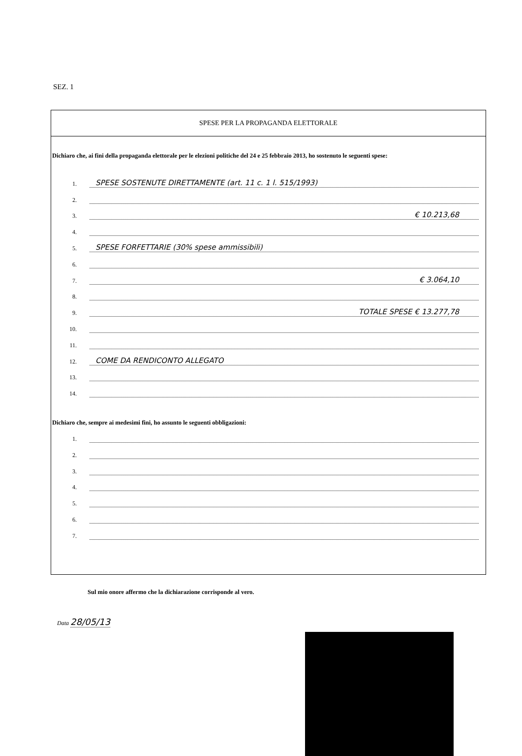SEZ. 1
SPESE PER LA PROPAGANDA ELETTORALE
Dichiaro che, ai fini della propaganda elettorale per le elezioni politiche del 24 e 25 febbraio 2013, ho sostenuto le seguenti spese:
1. SPESE SOSTENUTE DIRETTAMENTE (art. 11 c. 1 l. 515/1993)
2.
3. € 10.213,68
4.
5. SPESE FORFETTARIE (30% spese ammissibili)
6.
7. € 3.064,10
8.
9. TOTALE SPESE € 13.277,78
10.
11.
12. COME DA RENDICONTO ALLEGATO
13.
14.
Dichiaro che, sempre ai medesimi fini, ho assunto le seguenti obbligazioni:
1.
2.
3.
4.
5.
6.
7.
Sul mio onore affermo che la dichiarazione corrisponde al vero.
Data 28/05/13